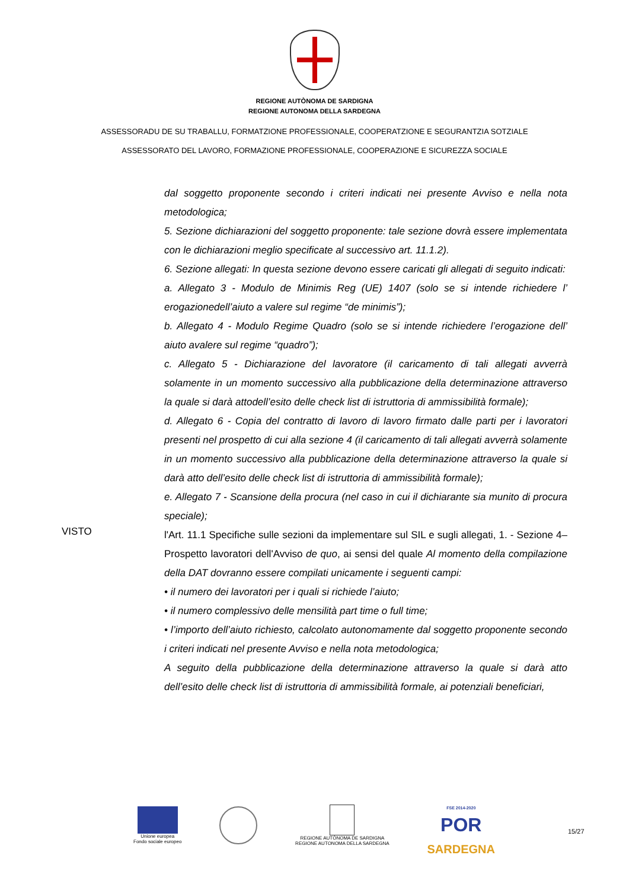REGIONE AUTÒNOMA DE SARDIGNA
REGIONE AUTONOMA DELLA SARDEGNA
ASSESSORADU DE SU TRABALLU, FORMATZIONE PROFESSIONALE, COOPERATZIONE E SEGURANTZIA SOTZIALE
ASSESSORATO DEL LAVORO, FORMAZIONE PROFESSIONALE, COOPERAZIONE E SICUREZZA SOCIALE
dal soggetto proponente secondo i criteri indicati nei presente Avviso e nella nota metodologica;
5. Sezione dichiarazioni del soggetto proponente: tale sezione dovrà essere implementata con le dichiarazioni meglio specificate al successivo art. 11.1.2).
6. Sezione allegati: In questa sezione devono essere caricati gli allegati di seguito indicati:
a. Allegato 3 - Modulo de Minimis Reg (UE) 1407 (solo se si intende richiedere l’ erogazionedell’aiuto a valere sul regime “de minimis”);
b. Allegato 4 - Modulo Regime Quadro (solo se si intende richiedere l’erogazione dell’ aiuto avalere sul regime “quadro”);
c. Allegato 5 - Dichiarazione del lavoratore (il caricamento di tali allegati avverrà solamente in un momento successivo alla pubblicazione della determinazione attraverso la quale si darà attodell’esito delle check list di istruttoria di ammissibilità formale);
d. Allegato 6 - Copia del contratto di lavoro di lavoro firmato dalle parti per i lavoratori presenti nel prospetto di cui alla sezione 4 (il caricamento di tali allegati avverrà solamente in un momento successivo alla pubblicazione della determinazione attraverso la quale si darà atto dell’esito delle check list di istruttoria di ammissibilità formale);
e. Allegato 7 - Scansione della procura (nel caso in cui il dichiarante sia munito di procura speciale);
VISTO
l'Art. 11.1 Specifiche sulle sezioni da implementare sul SIL e sugli allegati, 1. - Sezione 4– Prospetto lavoratori dell'Avviso de quo, ai sensi del quale Al momento della compilazione della DAT dovranno essere compilati unicamente i seguenti campi:
• il numero dei lavoratori per i quali si richiede l’aiuto;
• il numero complessivo delle mensilità part time o full time;
• l’importo dell’aiuto richiesto, calcolato autonomamente dal soggetto proponente secondo i criteri indicati nel presente Avviso e nella nota metodologica;
A seguito della pubblicazione della determinazione attraverso la quale si darà atto dell’esito delle check list di istruttoria di ammissibilità formale, ai potenziali beneficiari,
Unione europea
Fondo sociale europeo
REGIONE AUTÒNOMA DE SARDIGNA
REGIONE AUTONOMA DELLA SARDEGNA
FSE 2014-2020
POR
SARDEGNA
15/27